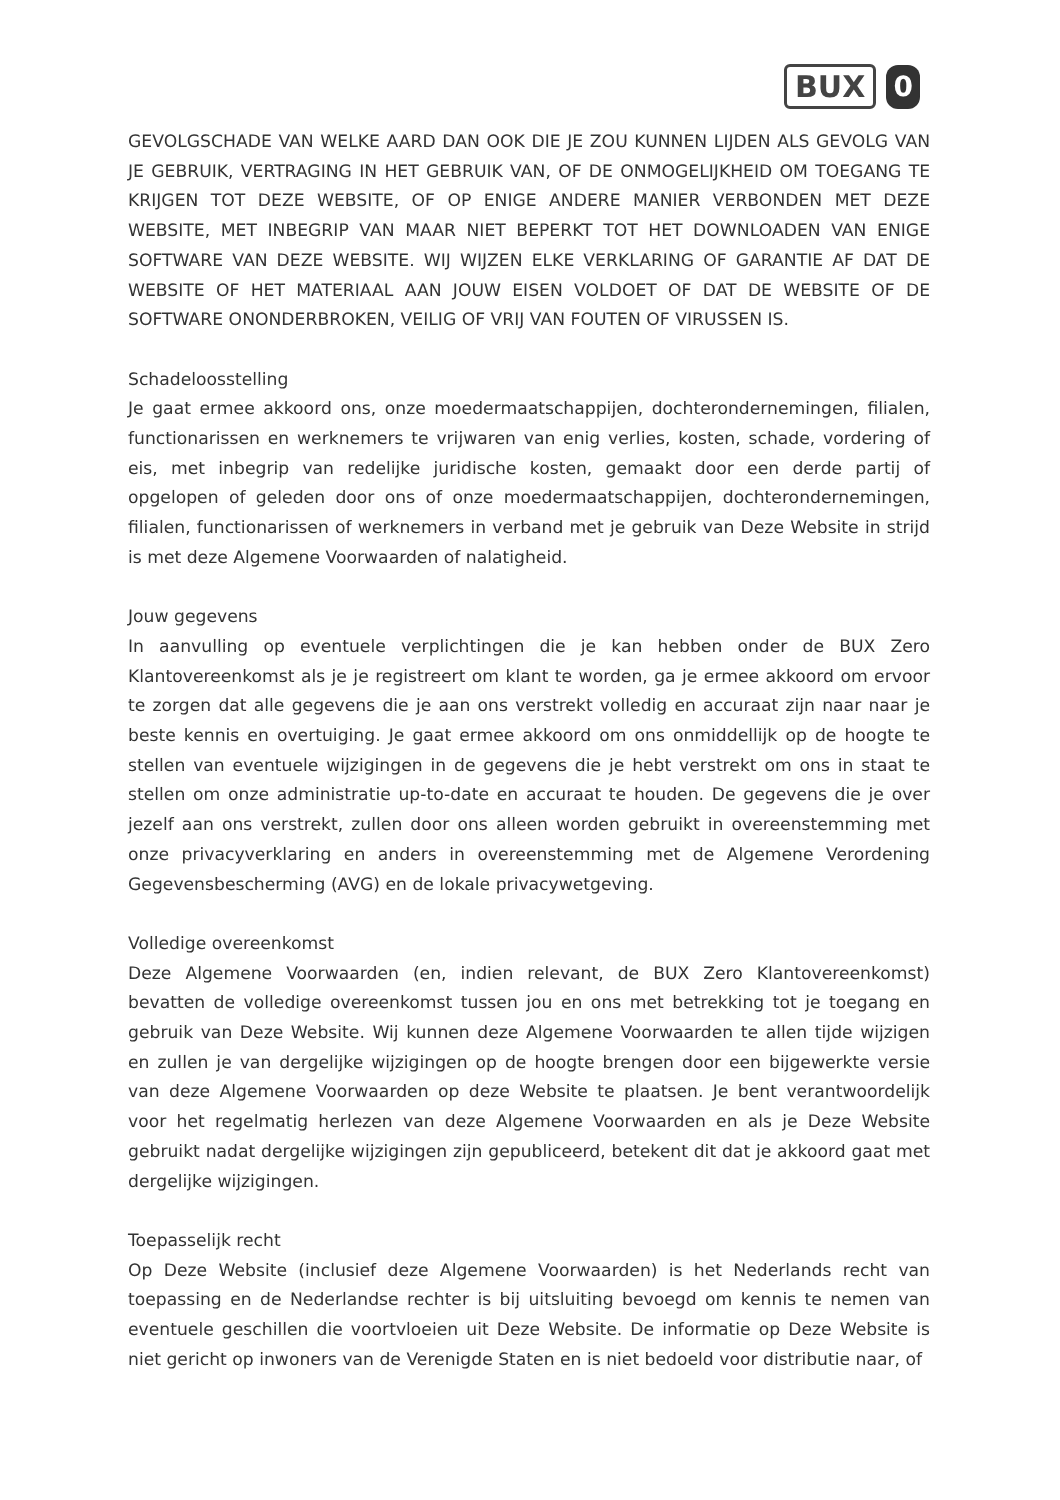BUX 0
GEVOLGSCHADE VAN WELKE AARD DAN OOK DIE JE ZOU KUNNEN LIJDEN ALS GEVOLG VAN JE GEBRUIK, VERTRAGING IN HET GEBRUIK VAN, OF DE ONMOGELIJKHEID OM TOEGANG TE KRIJGEN TOT DEZE WEBSITE, OF OP ENIGE ANDERE MANIER VERBONDEN MET DEZE WEBSITE, MET INBEGRIP VAN MAAR NIET BEPERKT TOT HET DOWNLOADEN VAN ENIGE SOFTWARE VAN DEZE WEBSITE. WIJ WIJZEN ELKE VERKLARING OF GARANTIE AF DAT DE WEBSITE OF HET MATERIAAL AAN JOUW EISEN VOLDOET OF DAT DE WEBSITE OF DE SOFTWARE ONONDERBROKEN, VEILIG OF VRIJ VAN FOUTEN OF VIRUSSEN IS.
Schadeloosstelling
Je gaat ermee akkoord ons, onze moedermaatschappijen, dochterondernemingen, filialen, functionarissen en werknemers te vrijwaren van enig verlies, kosten, schade, vordering of eis, met inbegrip van redelijke juridische kosten, gemaakt door een derde partij of opgelopen of geleden door ons of onze moedermaatschappijen, dochterondernemingen, filialen, functionarissen of werknemers in verband met je gebruik van Deze Website in strijd is met deze Algemene Voorwaarden of nalatigheid.
Jouw gegevens
In aanvulling op eventuele verplichtingen die je kan hebben onder de BUX Zero Klantovereenkomst als je je registreert om klant te worden, ga je ermee akkoord om ervoor te zorgen dat alle gegevens die je aan ons verstrekt volledig en accuraat zijn naar naar je beste kennis en overtuiging. Je gaat ermee akkoord om ons onmiddellijk op de hoogte te stellen van eventuele wijzigingen in de gegevens die je hebt verstrekt om ons in staat te stellen om onze administratie up-to-date en accuraat te houden. De gegevens die je over jezelf aan ons verstrekt, zullen door ons alleen worden gebruikt in overeenstemming met onze privacyverklaring en anders in overeenstemming met de Algemene Verordening Gegevensbescherming (AVG) en de lokale privacywetgeving.
Volledige overeenkomst
Deze Algemene Voorwaarden (en, indien relevant, de BUX Zero Klantovereenkomst) bevatten de volledige overeenkomst tussen jou en ons met betrekking tot je toegang en gebruik van Deze Website. Wij kunnen deze Algemene Voorwaarden te allen tijde wijzigen en zullen je van dergelijke wijzigingen op de hoogte brengen door een bijgewerkte versie van deze Algemene Voorwaarden op deze Website te plaatsen. Je bent verantwoordelijk voor het regelmatig herlezen van deze Algemene Voorwaarden en als je Deze Website gebruikt nadat dergelijke wijzigingen zijn gepubliceerd, betekent dit dat je akkoord gaat met dergelijke wijzigingen.
Toepasselijk recht
Op Deze Website (inclusief deze Algemene Voorwaarden) is het Nederlands recht van toepassing en de Nederlandse rechter is bij uitsluiting bevoegd om kennis te nemen van eventuele geschillen die voortvloeien uit Deze Website. De informatie op Deze Website is niet gericht op inwoners van de Verenigde Staten en is niet bedoeld voor distributie naar, of